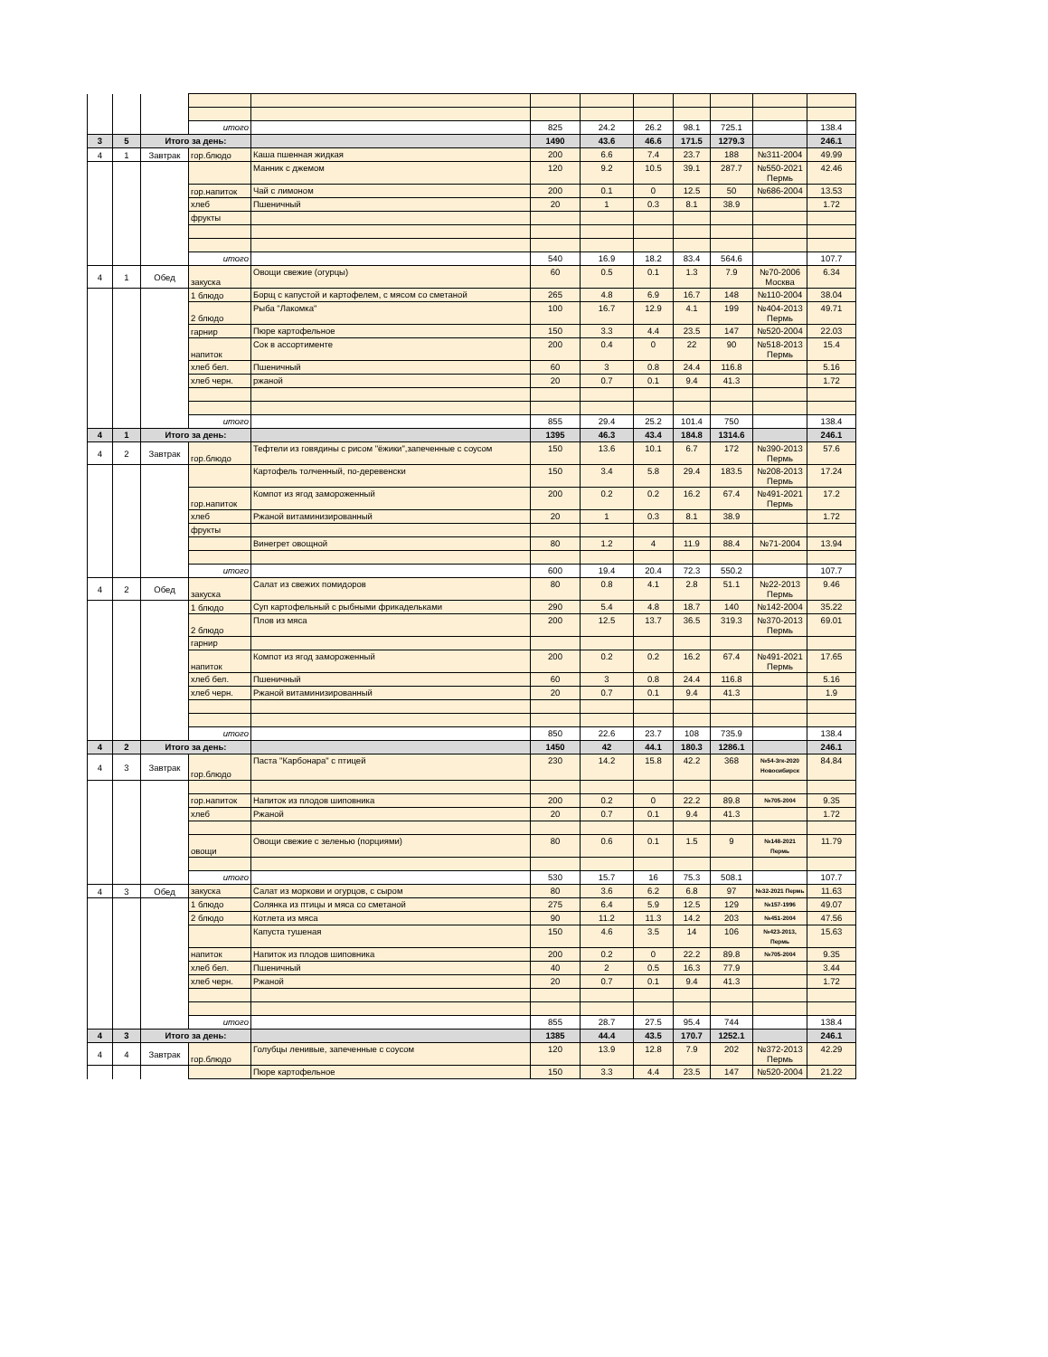| | | | итого | | 825 | 24.2 | 26.2 | 98.1 | 725.1 | | 138.4 |
| 3 | 5 | Итого за день: | | | 1490 | 43.6 | 46.6 | 171.5 | 1279.3 | | 246.1 |
| 4 | 1 | Завтрак | гор.блюдо | Каша пшенная жидкая | 200 | 6.6 | 7.4 | 23.7 | 188 | №311-2004 | 49.99 |
| | | | | Манник с джемом | 120 | 9.2 | 10.5 | 39.1 | 287.7 | №550-2021 Пермь | 42.46 |
| | | | гор.напиток | Чай с лимоном | 200 | 0.1 | 0 | 12.5 | 50 | №686-2004 | 13.53 |
| | | | хлеб | Пшеничный | 20 | 1 | 0.3 | 8.1 | 38.9 | | 1.72 |
| | | | фрукты | | | | | | | | |
| | | | итого | | 540 | 16.9 | 18.2 | 83.4 | 564.6 | | 107.7 |
| 4 | 1 | Обед | закуска | Овощи свежие (огурцы) | 60 | 0.5 | 0.1 | 1.3 | 7.9 | №70-2006 Москва | 6.34 |
| | | | 1 блюдо | Борщ с капустой и картофелем, с мясом со сметаной | 265 | 4.8 | 6.9 | 16.7 | 148 | №110-2004 | 38.04 |
| | | | 2 блюдо | Рыба "Лакомка" | 100 | 16.7 | 12.9 | 4.1 | 199 | №404-2013 Пермь | 49.71 |
| | | | гарнир | Пюре картофельное | 150 | 3.3 | 4.4 | 23.5 | 147 | №520-2004 | 22.03 |
| | | | напиток | Сок в ассортименте | 200 | 0.4 | 0 | 22 | 90 | №518-2013 Пермь | 15.4 |
| | | | хлеб бел. | Пшеничный | 60 | 3 | 0.8 | 24.4 | 116.8 | | 5.16 |
| | | | хлеб черн. | ржаной | 20 | 0.7 | 0.1 | 9.4 | 41.3 | | 1.72 |
| | | | итого | | 855 | 29.4 | 25.2 | 101.4 | 750 | | 138.4 |
| 4 | 1 | Итого за день: | | | 1395 | 46.3 | 43.4 | 184.8 | 1314.6 | | 246.1 |
| 4 | 2 | Завтрак | гор.блюдо | Тефтели из говядины с рисом "ёжики",запеченные с соусом | 150 | 13.6 | 10.1 | 6.7 | 172 | №390-2013 Пермь | 57.6 |
| | | | | Картофель толченный, по-деревенски | 150 | 3.4 | 5.8 | 29.4 | 183.5 | №208-2013 Пермь | 17.24 |
| | | | гор.напиток | Компот из ягод замороженный | 200 | 0.2 | 0.2 | 16.2 | 67.4 | №491-2021 Пермь | 17.2 |
| | | | хлеб | Ржаной витаминизированный | 20 | 1 | 0.3 | 8.1 | 38.9 | | 1.72 |
| | | | фрукты | | | | | | | | |
| | | | | Винегрет овощной | 80 | 1.2 | 4 | 11.9 | 88.4 | №71-2004 | 13.94 |
| | | | итого | | 600 | 19.4 | 20.4 | 72.3 | 550.2 | | 107.7 |
| 4 | 2 | Обед | закуска | Салат из свежих помидоров | 80 | 0.8 | 4.1 | 2.8 | 51.1 | №22-2013 Пермь | 9.46 |
| | | | 1 блюдо | Суп картофельный с рыбными фрикадельками | 290 | 5.4 | 4.8 | 18.7 | 140 | №142-2004 | 35.22 |
| | | | 2 блюдо | Плов из мяса | 200 | 12.5 | 13.7 | 36.5 | 319.3 | №370-2013 Пермь | 69.01 |
| | | | гарнир | | | | | | | | |
| | | | напиток | Компот из ягод замороженный | 200 | 0.2 | 0.2 | 16.2 | 67.4 | №491-2021 Пермь | 17.65 |
| | | | хлеб бел. | Пшеничный | 60 | 3 | 0.8 | 24.4 | 116.8 | | 5.16 |
| | | | хлеб черн. | Ржаной витаминизированный | 20 | 0.7 | 0.1 | 9.4 | 41.3 | | 1.9 |
| | | | итого | | 850 | 22.6 | 23.7 | 108 | 735.9 | | 138.4 |
| 4 | 2 | Итого за день: | | | 1450 | 42 | 44.1 | 180.3 | 1286.1 | | 246.1 |
| 4 | 3 | Завтрак | гор.блюдо | Паста "Карбонара" с птицей | 230 | 14.2 | 15.8 | 42.2 | 368 | №54-3гк-2020 Новосибирск | 84.84 |
| | | | гор.напиток | Напиток из плодов шиповника | 200 | 0.2 | 0 | 22.2 | 89.8 | №705-2004 | 9.35 |
| | | | хлеб | Ржаной | 20 | 0.7 | 0.1 | 9.4 | 41.3 | | 1.72 |
| | | | овощи | Овощи свежие с зеленью (порциями) | 80 | 0.6 | 0.1 | 1.5 | 9 | №148-2021 Пермь | 11.79 |
| | | | итого | | 530 | 15.7 | 16 | 75.3 | 508.1 | | 107.7 |
| 4 | 3 | Обед | закуска | Салат из моркови и огурцов, с сыром | 80 | 3.6 | 6.2 | 6.8 | 97 | №32-2021 Пермь | 11.63 |
| | | | 1 блюдо | Солянка из птицы и мяса со сметаной | 275 | 6.4 | 5.9 | 12.5 | 129 | №157-1996 | 49.07 |
| | | | 2 блюдо | Котлета из мяса | 90 | 11.2 | 11.3 | 14.2 | 203 | №451-2004 | 47.56 |
| | | | | Капуста тушеная | 150 | 4.6 | 3.5 | 14 | 106 | №423-2013, Пермь | 15.63 |
| | | | напиток | Напиток из плодов шиповника | 200 | 0.2 | 0 | 22.2 | 89.8 | №705-2004 | 9.35 |
| | | | хлеб бел. | Пшеничный | 40 | 2 | 0.5 | 16.3 | 77.9 | | 3.44 |
| | | | хлеб черн. | Ржаной | 20 | 0.7 | 0.1 | 9.4 | 41.3 | | 1.72 |
| | | | итого | | 855 | 28.7 | 27.5 | 95.4 | 744 | | 138.4 |
| 4 | 3 | Итого за день: | | | 1385 | 44.4 | 43.5 | 170.7 | 1252.1 | | 246.1 |
| 4 | 4 | Завтрак | гор.блюдо | Голубцы ленивые, запеченные с соусом | 120 | 13.9 | 12.8 | 7.9 | 202 | №372-2013 Пермь | 42.29 |
| | | | | Пюре картофельное | 150 | 3.3 | 4.4 | 23.5 | 147 | №520-2004 | 21.22 |